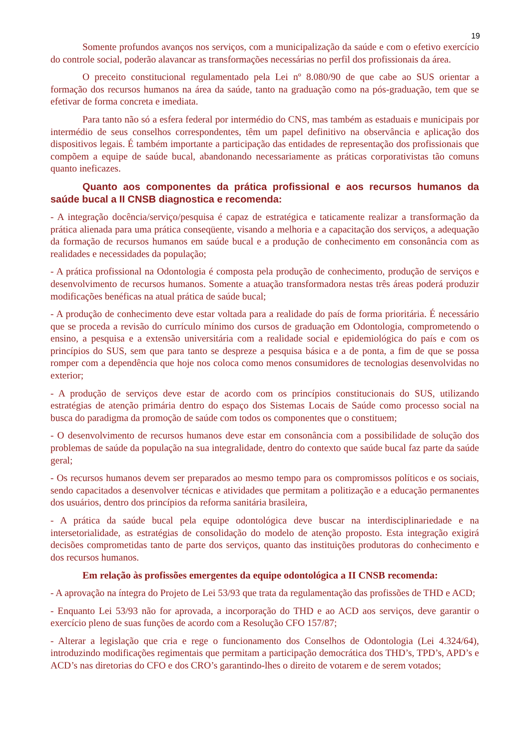19
Somente profundos avanços nos serviços, com a municipalização da saúde e com o efetivo exercício do controle social, poderão alavancar as transformações necessárias no perfil dos profissionais da área.
O preceito constitucional regulamentado pela Lei nº 8.080/90 de que cabe ao SUS orientar a formação dos recursos humanos na área da saúde, tanto na graduação como na pós-graduação, tem que se efetivar de forma concreta e imediata.
Para tanto não só a esfera federal por intermédio do CNS, mas também as estaduais e municipais por intermédio de seus conselhos correspondentes, têm um papel definitivo na observância e aplicação dos dispositivos legais. É também importante a participação das entidades de representação dos profissionais que compõem a equipe de saúde bucal, abandonando necessariamente as práticas corporativistas tão comuns quanto ineficazes.
Quanto aos componentes da prática profissional e aos recursos humanos da saúde bucal a II CNSB diagnostica e recomenda:
- A integração docência/serviço/pesquisa é capaz de estratégica e taticamente realizar a transformação da prática alienada para uma prática conseqüente, visando a melhoria e a capacitação dos serviços, a adequação da formação de recursos humanos em saúde bucal e a produção de conhecimento em consonância com as realidades e necessidades da população;
- A prática profissional na Odontologia é composta pela produção de conhecimento, produção de serviços e desenvolvimento de recursos humanos. Somente a atuação transformadora nestas três áreas poderá produzir modificações benéficas na atual prática de saúde bucal;
- A produção de conhecimento deve estar voltada para a realidade do país de forma prioritária. É necessário que se proceda a revisão do currículo mínimo dos cursos de graduação em Odontologia, comprometendo o ensino, a pesquisa e a extensão universitária com a realidade social e epidemiológica do país e com os princípios do SUS, sem que para tanto se despreze a pesquisa básica e a de ponta, a fim de que se possa romper com a dependência que hoje nos coloca como menos consumidores de tecnologias desenvolvidas no exterior;
- A produção de serviços deve estar de acordo com os princípios constitucionais do SUS, utilizando estratégias de atenção primária dentro do espaço dos Sistemas Locais de Saúde como processo social na busca do paradigma da promoção de saúde com todos os componentes que o constituem;
- O desenvolvimento de recursos humanos deve estar em consonância com a possibilidade de solução dos problemas de saúde da população na sua integralidade, dentro do contexto que saúde bucal faz parte da saúde geral;
- Os recursos humanos devem ser preparados ao mesmo tempo para os compromissos políticos e os sociais, sendo capacitados a desenvolver técnicas e atividades que permitam a politização e a educação permanentes dos usuários, dentro dos princípios da reforma sanitária brasileira,
- A prática da saúde bucal pela equipe odontológica deve buscar na interdisciplinariedade e na intersetorialidade, as estratégias de consolidação do modelo de atenção proposto. Esta integração exigirá decisões comprometidas tanto de parte dos serviços, quanto das instituições produtoras do conhecimento e dos recursos humanos.
Em relação às profissões emergentes da equipe odontológica a II CNSB recomenda:
- A aprovação na íntegra do Projeto de Lei 53/93 que trata da regulamentação das profissões de THD e ACD;
- Enquanto Lei 53/93 não for aprovada, a incorporação do THD e ao ACD aos serviços, deve garantir o exercício pleno de suas funções de acordo com a Resolução CFO 157/87;
- Alterar a legislação que cria e rege o funcionamento dos Conselhos de Odontologia (Lei 4.324/64), introduzindo modificações regimentais que permitam a participação democrática dos THD’s, TPD’s, APD’s e ACD’s nas diretorias do CFO e dos CRO’s garantindo-lhes o direito de votarem e de serem votados;